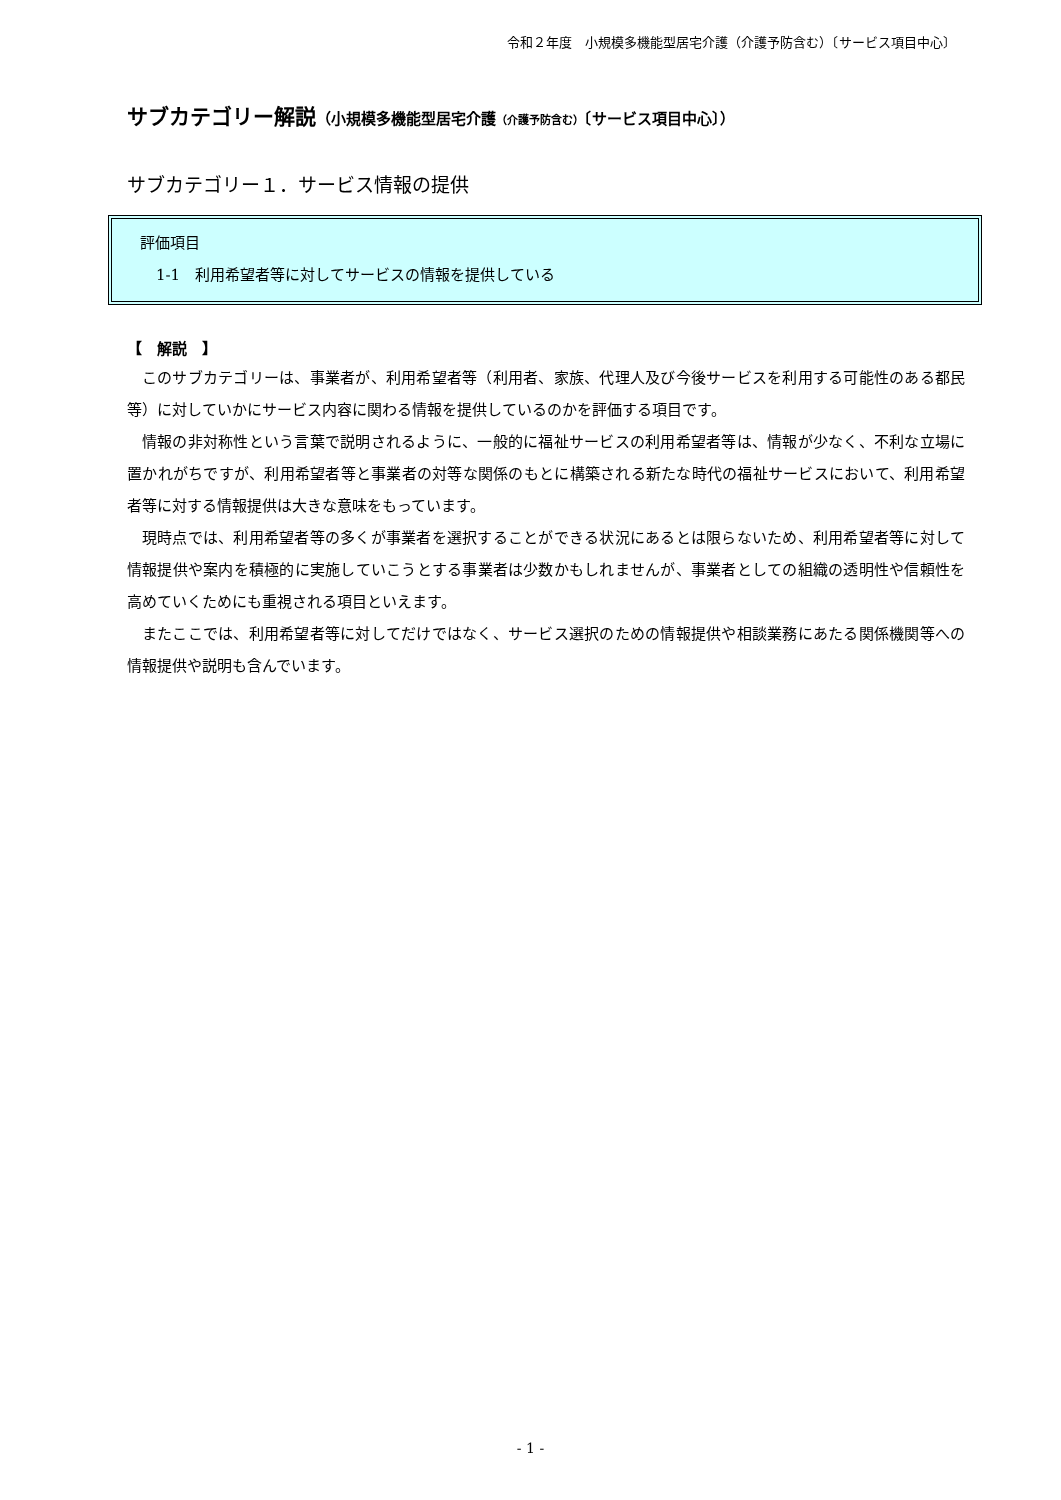令和２年度　小規模多機能型居宅介護（介護予防含む）〔サービス項目中心〕
サブカテゴリー解説（小規模多機能型居宅介護（介護予防含む）〔サービス項目中心〕）
サブカテゴリー１．サービス情報の提供
評価項目
1-1　利用希望者等に対してサービスの情報を提供している
【　解説　】
このサブカテゴリーは、事業者が、利用希望者等（利用者、家族、代理人及び今後サービスを利用する可能性のある都民等）に対していかにサービス内容に関わる情報を提供しているのかを評価する項目です。
情報の非対称性という言葉で説明されるように、一般的に福祉サービスの利用希望者等は、情報が少なく、不利な立場に置かれがちですが、利用希望者等と事業者の対等な関係のもとに構築される新たな時代の福祉サービスにおいて、利用希望者等に対する情報提供は大きな意味をもっています。
現時点では、利用希望者等の多くが事業者を選択することができる状況にあるとは限らないため、利用希望者等に対して情報提供や案内を積極的に実施していこうとする事業者は少数かもしれませんが、事業者としての組織の透明性や信頼性を高めていくためにも重視される項目といえます。
またここでは、利用希望者等に対してだけではなく、サービス選択のための情報提供や相談業務にあたる関係機関等への情報提供や説明も含んでいます。
- 1 -